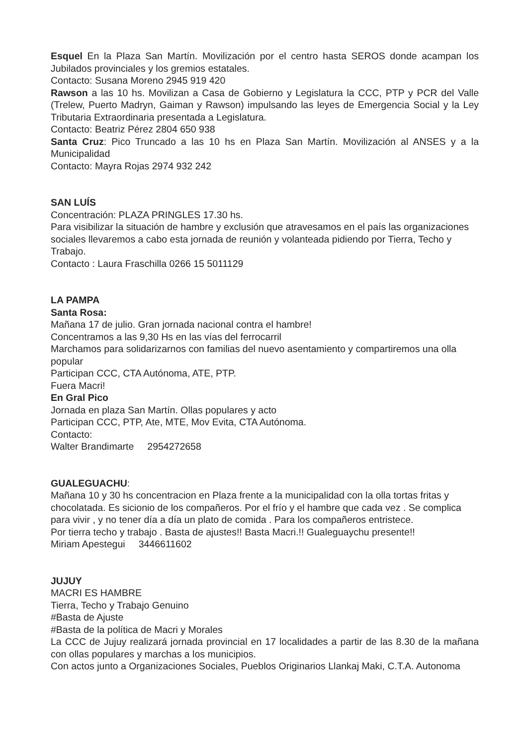Esquel En la Plaza San Martín. Movilización por el centro hasta SEROS donde acampan los Jubilados provinciales y los gremios estatales.
Contacto: Susana Moreno 2945 919 420
Rawson a las 10 hs. Movilizan a Casa de Gobierno y Legislatura la CCC, PTP y PCR del Valle (Trelew, Puerto Madryn, Gaiman y Rawson) impulsando las leyes de Emergencia Social y la Ley Tributaria Extraordinaria presentada a Legislatura.
Contacto: Beatriz Pérez 2804 650 938
Santa Cruz: Pico Truncado a las 10 hs en Plaza San Martín. Movilización al ANSES y a la Municipalidad
Contacto: Mayra Rojas 2974 932 242
SAN LUÍS
Concentración: PLAZA PRINGLES 17.30 hs.
Para visibilizar la situación de hambre y exclusión que atravesamos en el país las organizaciones sociales llevaremos a cabo esta jornada de reunión y volanteada pidiendo por Tierra, Techo y Trabajo.
Contacto : Laura Fraschilla 0266 15 5011129
LA PAMPA
Santa Rosa:
Mañana 17 de julio. Gran jornada nacional contra el hambre!
Concentramos a las 9,30 Hs en las vías del ferrocarril
Marchamos para solidarizarnos con familias del nuevo asentamiento y compartiremos una olla popular
Participan CCC, CTA Autónoma, ATE, PTP.
Fuera Macri!
En Gral Pico
Jornada en plaza San Martín. Ollas populares y acto
Participan CCC, PTP, Ate, MTE, Mov Evita, CTA Autónoma.
Contacto:
Walter Brandimarte 2954272658
GUALEGUACHU:
Mañana 10 y 30 hs concentracion en Plaza frente a la municipalidad con la olla tortas fritas y chocolatada. Es sicionio de los compañeros. Por el frío y el hambre que cada vez . Se complica para vivir , y no tener día a día un plato de comida . Para los compañeros entristece.
Por tierra techo y trabajo . Basta de ajustes!! Basta Macri.!! Gualeguaychu presente!!
Miriam Apestegui 3446611602
JUJUY
MACRI ES HAMBRE
Tierra, Techo y Trabajo Genuino
#Basta de Ajuste
#Basta de la política de Macri y Morales
La CCC de Jujuy realizará jornada provincial en 17 localidades a partir de las 8.30 de la mañana con ollas populares y marchas a los municipios.
Con actos junto a Organizaciones Sociales, Pueblos Originarios Llankaj Maki, C.T.A. Autonoma